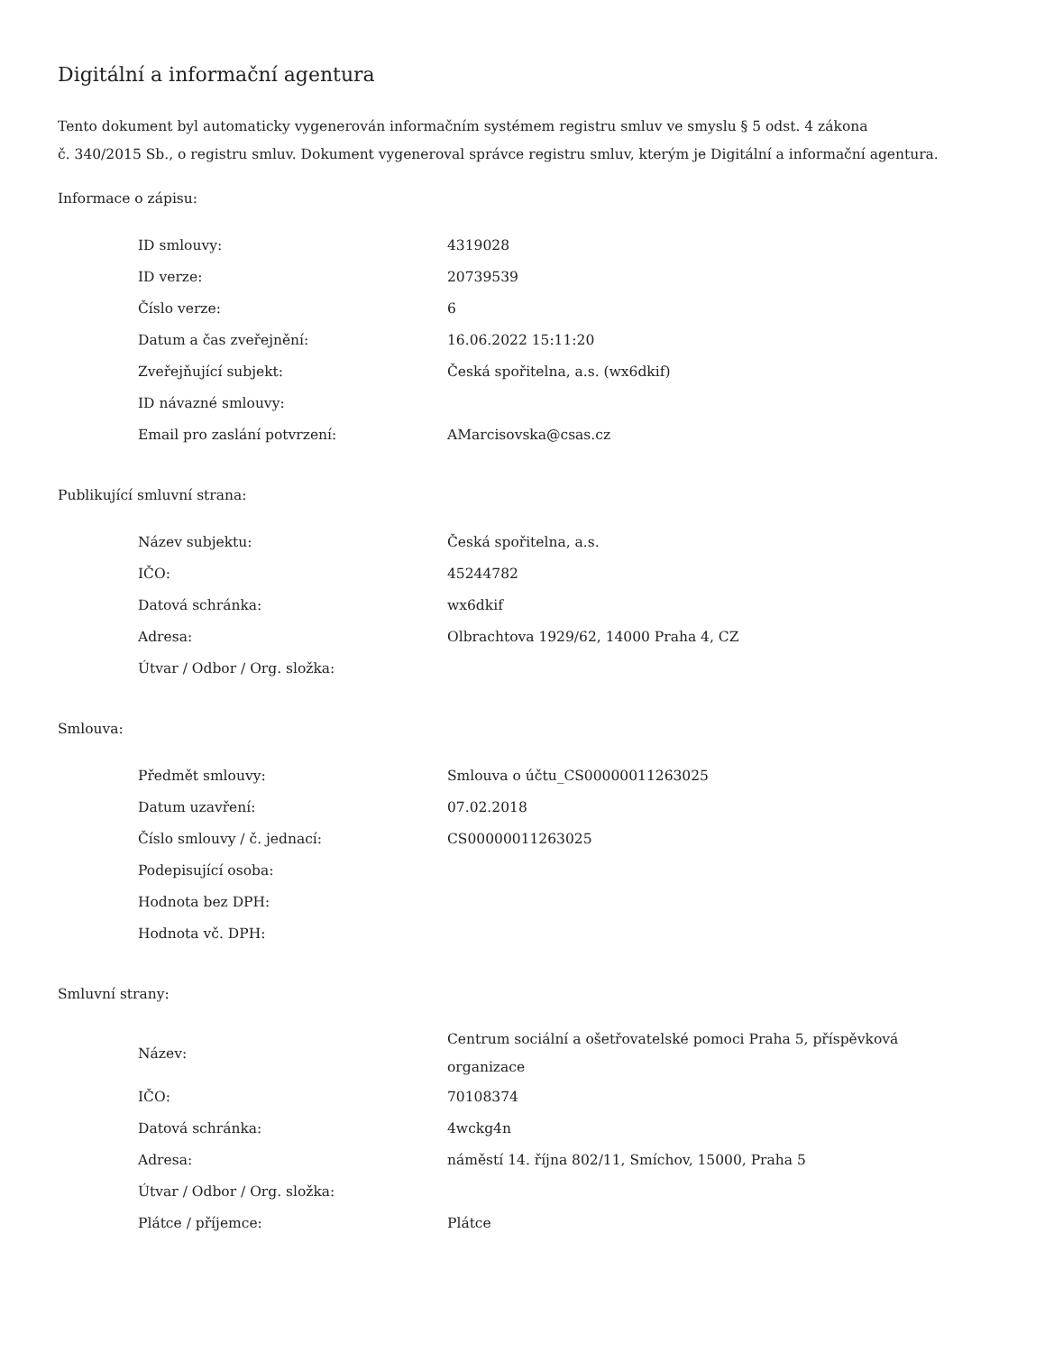Digitální a informační agentura
Tento dokument byl automaticky vygenerován informačním systémem registru smluv ve smyslu § 5 odst. 4 zákona
č. 340/2015 Sb., o registru smluv. Dokument vygeneroval správce registru smluv, kterým je Digitální a informační agentura.
Informace o zápisu:
| ID smlouvy: | 4319028 |
| ID verze: | 20739539 |
| Číslo verze: | 6 |
| Datum a čas zveřejnění: | 16.06.2022 15:11:20 |
| Zveřejňující subjekt: | Česká spořitelna, a.s. (wx6dkif) |
| ID návazné smlouvy: | |
| Email pro zaslání potvrzení: | AMarcisovska@csas.cz |
Publikující smluvní strana:
| Název subjektu: | Česká spořitelna, a.s. |
| IČO: | 45244782 |
| Datová schránka: | wx6dkif |
| Adresa: | Olbrachtova 1929/62, 14000 Praha 4, CZ |
| Útvar / Odbor / Org. složka: | |
Smlouva:
| Předmět smlouvy: | Smlouva o účtu_CS00000011263025 |
| Datum uzavření: | 07.02.2018 |
| Číslo smlouvy / č. jednací: | CS00000011263025 |
| Podepisující osoba: | |
| Hodnota bez DPH: | |
| Hodnota vč. DPH: | |
Smluvní strany:
| Název: | Centrum sociální a ošetřovatelské pomoci Praha 5, příspěvková organizace |
| IČO: | 70108374 |
| Datová schránka: | 4wckg4n |
| Adresa: | náměstí 14. října 802/11, Smíchov, 15000, Praha 5 |
| Útvar / Odbor / Org. složka: | |
| Plátce / příjemce: | Plátce |